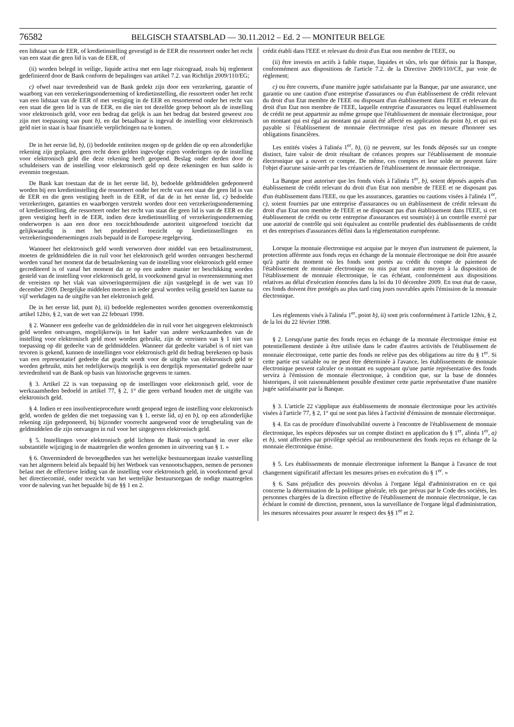76582 BELGISCH STAATSBLAD — 30.11.2012 – Ed. 2 — MONITEUR BELGE
een lidstaat van de EER, of kredietinstelling gevestigd in de EER die ressorteert onder het recht van een staat die geen lid is van de EER, of
(ii) worden belegd in veilige, liquide activa met een lage risicograad, zoals bij reglement gedefinieerd door de Bank conform de bepalingen van artikel 7.2. van Richtlijn 2009/110/EG;
c) ofwel naar tevredenheid van de Bank gedekt zijn door een verzekering, garantie of waarborg van een verzekeringsonderneming of kredietinstelling, die ressorteert onder het recht van een lidstaat van de EER of met vestiging in de EER en ressorterend onder het recht van een staat die geen lid is van de EER, en die niet tot dezelfde groep behoort als de instelling voor elektronisch geld, voor een bedrag dat gelijk is aan het bedrag dat besteed geweest zou zijn met toepassing van punt b), en dat betaalbaar is ingeval de instelling voor elektronisch geld niet in staat is haar financiële verplichtingen na te komen.
De in het eerste lid, b), (i) bedoelde entiteiten mogen op de gelden die op een afzonderlijke rekening zijn geplaatst, geen recht doen gelden ingevolge eigen vorderingen op de instelling voor elektronisch geld die deze rekening heeft geopend. Beslag onder derden door de schuldeisers van de instelling voor elektronisch geld op deze rekeningen en hun saldo is evenmin toegestaan.
De Bank kan toestaan dat de in het eerste lid, b), bedoelde geldmiddelen gedeponeerd worden bij een kredietinstelling die ressorteert onder het recht van een staat die geen lid is van de EER en die geen vestiging heeft in de EER, of dat de in het eerste lid, c) bedoelde verzekeringen, garanties en waarborgen verstrekt worden door een verzekeringsonderneming of kredietinstelling, die ressorteert onder het recht van staat die geen lid is van de EER en die geen vestiging heeft in de EER, indien deze kredietinstelling of verzekeringsonderneming onderworpen is aan een door een toezichthoudende autoriteit uitgeoefend toezicht dat gelijkwaardig is met het prudentieel toezicht op kredietinstellingen en verzekeringsondernemingen zoals bepaald in de Europese regelgeving.
Wanneer het elektronisch geld wordt verworven door middel van een betaalinstrument, moeten de geldmiddelen die in ruil voor het elektronisch geld worden ontvangen beschermd worden vanaf het moment dat de betaalrekening van de instelling voor elektronisch geld ermee gecrediteerd is of vanaf het moment dat ze op een andere manier ter beschikking worden gesteld van de instelling voor elektronisch geld, in voorkomend geval in overeenstemming met de vereisten op het vlak van uitvoeringstermijnen die zijn vastgelegd in de wet van 10 december 2009. Dergelijke middelen moeten in ieder geval worden veilig gesteld ten laatste na vijf werkdagen na de uitgifte van het elektronisch geld.
De in het eerste lid, punt b), ii) bedoelde reglementen worden genomen overeenkomstig artikel 12bis, § 2, van de wet van 22 februari 1998.
§ 2. Wanneer een gedeelte van de geldmiddelen die in ruil voor het uitgegeven elektronisch geld worden ontvangen, mogelijkerwijs in het kader van andere werkzaamheden van de instelling voor elektronisch geld moet worden gebruikt, zijn de vereisten van § 1 niet van toepassing op dit gedeelte van de geldmiddelen. Wanneer dat gedeelte variabel is of niet van tevoren is gekend, kunnen de instellingen voor elektronisch geld dit bedrag berekenen op basis van een representatief gedeelte dat geacht wordt voor de uitgifte van elektronisch geld te worden gebruikt, mits het redelijkerwijs mogelijk is een dergelijk representatief gedeelte naar tevredenheid van de Bank op basis van historische gegevens te ramen.
§ 3. Artikel 22 is van toepassing op de instellingen voor elektronisch geld, voor de werkzaamheden bedoeld in artikel 77, § 2, 1° die geen verband houden met de uitgifte van elektronisch geld.
§ 4. Indien er een insolventieprocedure wordt geopend tegen de instelling voor elektronisch geld, worden de gelden die met toepassing van § 1, eerste lid, a) en b), op een afzonderlijke rekening zijn gedeponeerd, bij bijzonder voorrecht aangewend voor de terugbetaling van de geldmiddelen die zijn ontvangen in ruil voor het uitgegeven elektronisch geld.
§ 5. Instellingen voor elektronisch geld lichten de Bank op voorhand in over elke substantiële wijziging in de maatregelen die worden genomen in uitvoering van § 1. »
§ 6. Onverminderd de bevoegdheden van het wettelijke bestuursorgaan inzake vaststelling van het algemeen beleid als bepaald bij het Wetboek van vennootschappen, nemen de personen belast met de effectieve leiding van de instelling voor elektronisch geld, in voorkomend geval het directiecomité, onder toezicht van het wettelijke bestuursorgaan de nodige maatregelen voor de naleving van het bepaalde bij de §§ 1 en 2.
crédit établi dans l'EEE et relevant du droit d'un Etat non membre de l'EEE, ou
(ii) être investis en actifs à faible risque, liquides et sûrs, tels que définis par la Banque, conformément aux dispositions de l'article 7.2. de la Directive 2009/110/CE, par voie de règlement;
c) ou être couverts, d'une manière jugée satisfaisante par la Banque, par une assurance, une garantie ou une caution d'une entreprise d'assurances ou d'un établissement de crédit relevant du droit d'un Etat membre de l'EEE ou disposant d'un établissement dans l'EEE et relevant du droit d'un Etat non membre de l'EEE, laquelle entreprise d'assurances ou lequel établissement de crédit ne peut appartenir au même groupe que l'établissement de monnaie électronique, pour un montant qui est égal au montant qui aurait été affecté en application du point b), et qui est payable si l'établissement de monnaie électronique n'est pas en mesure d'honorer ses obligations financières.
Les entités visées à l'alinéa 1<sup>er</sup>, b), (i) ne peuvent, sur les fonds déposés sur un compte distinct, faire valoir de droit résultant de créances propres sur l'établissement de monnaie électronique qui a ouvert ce compte. De même, ces comptes et leur solde ne peuvent faire l'objet d'aucune saisie-arrêt par les créanciers de l'établissement de monnaie électronique.
La Banque peut autoriser que les fonds visés à l'alinéa 1<sup>er</sup>, b), soient déposés auprès d'un établissement de crédit relevant du droit d'un Etat non membre de l'EEE et ne disposant pas d'un établissement dans l'EEE, ou que les assurances, garanties ou cautions visées à l'alinéa 1<sup>er</sup>, c), soient fournies par une entreprise d'assurances ou un établissement de crédit relevant du droit d'un Etat non membre de l'EEE et ne disposant pas d'un établissement dans l'EEE, si cet établissement de crédit ou cette entreprise d'assurances est soumis(e) à un contrôle exercé par une autorité de contrôle qui soit équivalent au contrôle prudentiel des établissements de crédit et des entreprises d'assurances défini dans la réglementation européenne.
Lorsque la monnaie électronique est acquise par le moyen d'un instrument de paiement, la protection afférente aux fonds reçus en échange de la monnaie électronique ne doit être assurée qu'à partir du moment où les fonds sont portés au crédit du compte de paiement de l'établissement de monnaie électronique ou mis par tout autre moyen à la disposition de l'établissement de monnaie électronique, le cas échéant, conformément aux dispositions relatives au délai d'exécution énoncées dans la loi du 10 décembre 2009. En tout état de cause, ces fonds doivent être protégés au plus tard cinq jours ouvrables après l'émission de la monnaie électronique.
Les règlements visés à l'alinéa 1<sup>er</sup>, point b), ii) sont pris conformément à l'article 12bis, § 2, de la loi du 22 février 1998.
§ 2. Lorsqu'une partie des fonds reçus en échange de la monnaie électronique émise est potentiellement destinée à être utilisée dans le cadre d'autres activités de l'établissement de monnaie électronique, cette partie des fonds ne relève pas des obligations au titre du § 1<sup>er</sup>. Si cette partie est variable ou ne peut être déterminée à l'avance, les établissements de monnaie électronique peuvent calculer ce montant en supposant qu'une partie représentative des fonds servira à l'émission de monnaie électronique, à condition que, sur la base de données historiques, il soit raisonnablement possible d'estimer cette partie représentative d'une manière jugée satisfaisante par la Banque.
§ 3. L'article 22 s'applique aux établissements de monnaie électronique pour les activités visées à l'article 77, § 2, 1° qui ne sont pas liées à l'activité d'émission de monnaie électronique.
§ 4. En cas de procédure d'insolvabilité ouverte à l'encontre de l'établissement de monnaie électronique, les espèces déposées sur un compte distinct en application du § 1<sup>er</sup>, alinéa 1<sup>er</sup>, a) et b), sont affectées par privilège spécial au remboursement des fonds reçus en échange de la monnaie électronique émise.
§ 5. Les établissements de monnaie électronique informent la Banque à l'avance de tout changement significatif affectant les mesures prises en exécution du § 1<sup>er</sup>. »
§ 6. Sans préjudice des pouvoirs dévolus à l'organe légal d'administration en ce qui concerne la détermination de la politique générale, tels que prévus par le Code des sociétés, les personnes chargées de la direction effective de l'établissement de monnaie électronique, le cas échéant le comité de direction, prennent, sous la surveillance de l'organe légal d'administration, les mesures nécessaires pour assurer le respect des §§ 1<sup>er</sup> et 2.